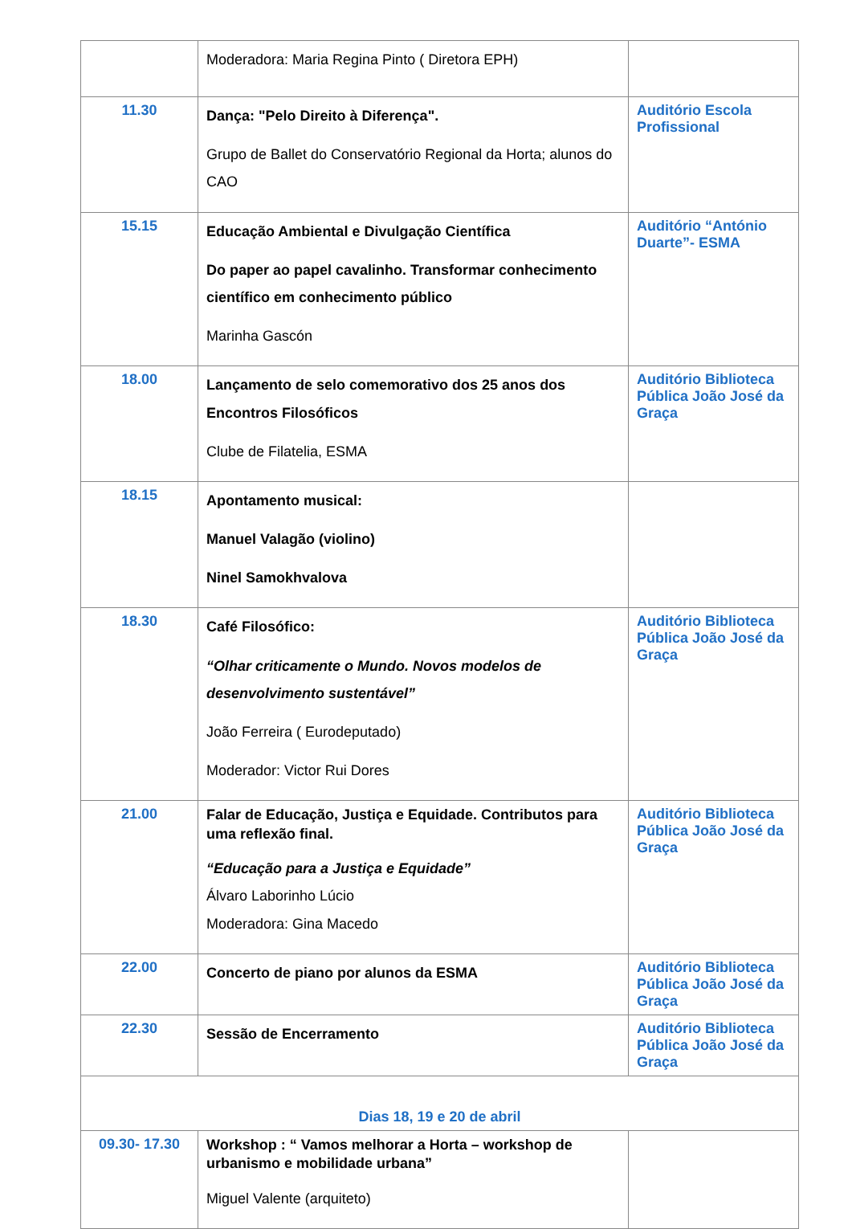| | Moderadora: Maria Regina Pinto ( Diretora EPH) | |
| 11.30 | Dança: "Pelo Direito à Diferença". Grupo de Ballet do Conservatório Regional da Horta; alunos do CAO | Auditório Escola Profissional |
| 15.15 | Educação Ambiental e Divulgação Científica Do paper ao papel cavalinho. Transformar conhecimento científico em conhecimento público Marinha Gascón | Auditório “António Duarte”- ESMA |
| 18.00 | Lançamento de selo comemorativo dos 25 anos dos Encontros Filosóficos Clube de Filatelia, ESMA | Auditório Biblioteca Pública João José da Graça |
| 18.15 | Apontamento musical: Manuel Valagão (violino) Ninel Samokhvalova | |
| 18.30 | Café Filosófico: “Olhar criticamente o Mundo. Novos modelos de desenvolvimento sustentável” João Ferreira ( Eurodeputado) Moderador: Victor Rui Dores | Auditório Biblioteca Pública João José da Graça |
| 21.00 | Falar de Educação, Justiça e Equidade. Contributos para uma reflexão final. “Educação para a Justiça e Equidade” Álvaro Laborinho Lúcio Moderadora: Gina Macedo | Auditório Biblioteca Pública João José da Graça |
| 22.00 | Concerto de piano por alunos da ESMA | Auditório Biblioteca Pública João José da Graça |
| 22.30 | Sessão de Encerramento | Auditório Biblioteca Pública João José da Graça |
| Dias 18, 19 e 20 de abril | | |
| 09.30- 17.30 | Workshop : “ Vamos melhorar a Horta – workshop de urbanismo e mobilidade urbana” Miguel Valente (arquiteto) | |